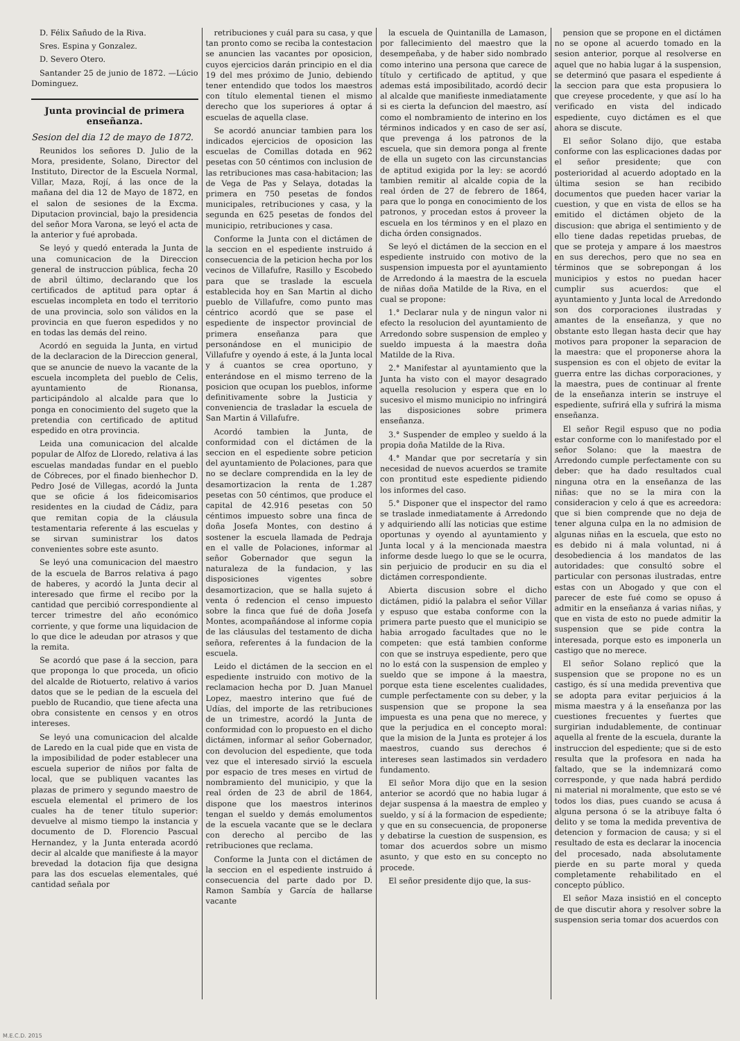D. Félix Sañudo de la Riva.
Sres. Espina y Gonzalez.
D. Severo Otero.
Santander 25 de junio de 1872. —Lúcio Dominguez.
Junta provincial de primera enseñanza.
Sesion del dia 12 de mayo de 1872.
Reunidos los señores D. Julio de la Mora, presidente, Solano, Director del Instituto, Director de la Escuela Normal, Villar, Maza, Rojí, á las once de la mañana del dia 12 de Mayo de 1872, en el salon de sesiones de la Excma. Diputacion provincial, bajo la presidencia del señor Mora Varona, se leyó el acta de la anterior y fué aprobada.
Se leyó y quedó enterada la Junta de una comunicacion de la Direccion general de instruccion pública, fecha 20 de abril último, declarando que los certificados de aptitud para optar á escuelas incompleta en todo el territorio de una provincia, solo son válidos en la provincia en que fueron espedidos y no en todas las demás del reino.
Acordó en seguida la Junta, en virtud de la declaracion de la Direccion general, que se anuncie de nuevo la vacante de la escuela incompleta del pueblo de Celis, ayuntamiento de Rionansa, participándolo al alcalde para que lo ponga en conocimiento del sugeto que la pretendia con certificado de aptitud espedido en otra provincia.
Leida una comunicacion del alcalde popular de Alfoz de Lloredo, relativa á las escuelas mandadas fundar en el pueblo de Cóbreces, por el finado bienhechor D. Pedro José de Villegas, acordó la Junta que se oficie á los fideicomisarios residentes en la ciudad de Cádiz, para que remitan copia de la cláusula testamentaria referente á las escuelas y se sirvan suministrar los datos convenientes sobre este asunto.
Se leyó una comunicacion del maestro de la escuela de Barros relativa á pago de haberes, y acordó la Junta decir al interesado que firme el recibo por la cantidad que percibió correspondiente al tercer trimestre del año económico corriente, y que forme una liquidacion de lo que dice le adeudan por atrasos y que la remita.
Se acordó que pase á la seccion, para que proponga lo que proceda, un oficio del alcalde de Riotuerto, relativo á varios datos que se le pedian de la escuela del pueblo de Rucandio, que tiene afecta una obra consistente en censos y en otros intereses.
Se leyó una comunicacion del alcalde de Laredo en la cual pide que en vista de la imposibilidad de poder establecer una escuela superior de niños por falta de local, que se publiquen vacantes las plazas de primero y segundo maestro de escuela elemental el primero de los cuales ha de tener título superior: devuelve al mismo tiempo la instancia y documento de D. Florencio Pascual Hernandez, y la Junta enterada acordó decir al alcalde que manifieste á la mayor brevedad la dotacion fija que designa para las dos escuelas elementales, qué cantidad señala por
retribuciones y cuál para su casa, y que tan pronto como se reciba la contestacion se anuncien las vacantes por oposicion, cuyos ejercicios darán principio en el dia 19 del mes próximo de Junio, debiendo tener entendido que todos los maestros con título elemental tienen el mismo derecho que los superiores á optar á escuelas de aquella clase.
Se acordó anunciar tambien para los indicados ejercicios de oposicion las escuelas de Comillas dotada en 962 pesetas con 50 céntimos con inclusion de las retribuciones mas casa-habitacion; las de Vega de Pas y Selaya, dotadas la primera en 750 pesetas de fondos municipales, retribuciones y casa, y la segunda en 625 pesetas de fondos del municipio, retribuciones y casa.
Conforme la Junta con el dictámen de la seccion en el espediente instruido á consecuencia de la peticion hecha por los vecinos de Villafufre, Rasillo y Escobedo para que se traslade la escuela establecida hoy en San Martin al dicho pueblo de Villafufre, como punto mas céntrico acordó que se pase el espediente de inspector provincial de primera enseñanza para que personándose en el municipio de Villafufre y oyendo á este, á la Junta local y á cuantos se crea oportuno, y enterándose en el mismo terreno de la posicion que ocupan los pueblos, informe definitivamente sobre la Justicia y conveniencia de trasladar la escuela de San Martin á Villafufre.
Acordó tambien la Junta, de conformidad con el dictámen de la seccion en el espediente sobre peticion del ayuntamiento de Polaciones, para que no se declare comprendida en la ley de desamortizacion la renta de 1.287 pesetas con 50 céntimos, que produce el capital de 42.916 pesetas con 50 céntimos impuesto sobre una finca de doña Josefa Montes, con destino á sostener la escuela llamada de Pedraja en el valle de Polaciones, informar al señor Gobernador que segun la naturaleza de la fundacion, y las disposiciones vigentes sobre desamortizacion, que se halla sujeto á venta ó redencion el censo impuesto sobre la finca que fué de doña Josefa Montes, acompañándose al informe copia de las cláusulas del testamento de dicha señora, referentes á la fundacion de la escuela.
Leido el dictámen de la seccion en el espediente instruido con motivo de la reclamacion hecha por D. Juan Manuel Lopez, maestro interino que fué de Udías, del importe de las retribuciones de un trimestre, acordó la Junta de conformidad con lo propuesto en el dicho dictámen, informar al señor Gobernador, con devolucion del espediente, que toda vez que el interesado sirvió la escuela por espacio de tres meses en virtud de nombramiento del municipio, y que la real órden de 23 de abril de 1864, dispone que los maestros interinos tengan el sueldo y demás emolumentos de la escuela vacante que se le declara con derecho al percibo de las retribuciones que reclama.
Conforme la Junta con el dictámen de la seccion en el espediente instruido á consecuencia del parte dado por D. Ramon Sambía y García de hallarse vacante
la escuela de Quintanilla de Lamason, por fallecimiento del maestro que la desempeñaba, y de haber sido nombrado como interino una persona que carece de título y certificado de aptitud, y que ademas está imposibilitado, acordó decir al alcalde que manifieste inmediatamente si es cierta la defuncion del maestro, así como el nombramiento de interino en los términos indicados y en caso de ser así, que prevenga á los patronos de la escuela, que sin demora ponga al frente de ella un sugeto con las circunstancias de aptitud exigida por la ley: se acordó tambien remitir al alcalde copia de la real órden de 27 de febrero de 1864, para que lo ponga en conocimiento de los patronos, y procedan estos á proveer la escuela en los términos y en el plazo en dicha órden consignados.
Se leyó el dictámen de la seccion en el espediente instruido con motivo de la suspension impuesta por el ayuntamiento de Arredondo á la maestra de la escuela de niñas doña Matilde de la Riva, en el cual se propone:
1.° Declarar nula y de ningun valor ni efecto la resolucion del ayuntamiento de Arredondo sobre suspension de empleo y sueldo impuesta á la maestra doña Matilde de la Riva.
2.° Manifestar al ayuntamiento que la Junta ha visto con el mayor desagrado aquella resolucion y espera que en lo sucesivo el mismo municipio no infringirá las disposiciones sobre primera enseñanza.
3.° Suspender de empleo y sueldo á la propia doña Matilde de la Riva.
4.° Mandar que por secretaría y sin necesidad de nuevos acuerdos se tramite con prontitud este espediente pidiendo los informes del caso.
5.° Disponer que el inspector del ramo se traslade inmediatamente á Arredondo y adquiriendo allí las noticias que estime oportunas y oyendo al ayuntamiento y Junta local y á la mencionada maestra informe desde luego lo que se le ocurra, sin perjuicio de producir en su dia el dictámen correspondiente.
Abierta discusion sobre el dicho dictámen, pidió la palabra el señor Villar y espuso que estaba conforme con la primera parte puesto que el municipio se habia arrogado facultades que no le competen: que está tambien conforme con que se instruya espediente, pero que no lo está con la suspension de empleo y sueldo que se impone á la maestra, porque esta tiene escelentes cualidades, cumple perfectamente con su deber, y la suspension que se propone la sea impuesta es una pena que no merece, y que la perjudica en el concepto moral: que la mision de la Junta es protejer á los maestros, cuando sus derechos é intereses sean lastimados sin verdadero fundamento.
El señor Mora dijo que en la sesion anterior se acordó que no habia lugar á dejar suspensa á la maestra de empleo y sueldo, y sí á la formacion de espediente; y que en su consecuencia, de proponerse y debatirse la cuestion de suspension, es tomar dos acuerdos sobre un mismo asunto, y que esto en su concepto no procede.
El señor presidente dijo que, la sus-
pension que se propone en el dictámen no se opone al acuerdo tomado en la sesion anterior, porque al resolverse en aquel que no habia lugar á la suspension, se determinó que pasara el espediente á la seccion para que esta propusiera lo que creyese procedente, y que así lo ha verificado en vista del indicado espediente, cuyo dictámen es el que ahora se discute.
El señor Solano dijo, que estaba conforme con las esplicaciones dadas por el señor presidente; que con posterioridad al acuerdo adoptado en la última sesion se han recibido documentos que pueden hacer variar la cuestion, y que en vista de ellos se ha emitido el dictámen objeto de la discusion: que abriga el sentimiento y de ello tiene dadas repetidas pruebas, de que se proteja y ampare á los maestros en sus derechos, pero que no sea en términos que se sobrepongan á los municipios y estos no puedan hacer cumplir sus acuerdos: que el ayuntamiento y Junta local de Arredondo son dos corporaciones ilustradas y amantes de la enseñanza, y que no obstante esto llegan hasta decir que hay motivos para proponer la separacion de la maestra: que el proponerse ahora la suspension es con el objeto de evitar la guerra entre las dichas corporaciones, y la maestra, pues de continuar al frente de la enseñanza interin se instruye el espediente, sufrirá ella y sufrirá la misma enseñanza.
El señor Regil espuso que no podia estar conforme con lo manifestado por el señor Solano: que la maestra de Arredondo cumple perfectamente con su deber: que ha dado resultados cual ninguna otra en la enseñanza de las niñas: que no se la mira con la consideracion y celo á que es acreedora: que si bien comprende que no deja de tener alguna culpa en la no admision de algunas niñas en la escuela, que esto no es debido ni á mala voluntad, ni á desobediencia á los mandatos de las autoridades: que consultó sobre el particular con personas ilustradas, entre estas con un Abogado y que con el parecer de este fué como se opuso á admitir en la enseñanza á varias niñas, y que en vista de esto no puede admitir la suspension que se pide contra la interesada, porque esto es imponerla un castigo que no merece.
El señor Solano replicó que la suspension que se propone no es un castigo, és sí una medida preventiva que se adopta para evitar perjuicios á la misma maestra y á la enseñanza por las cuestiones frecuentes y fuertes que surgirian indudablemente, de continuar aquella al frente de la escuela, durante la instruccion del espediente; que si de esto resulta que la profesora en nada ha faltado, que se la indemnizará como corresponde, y que nada habrá perdido ni material ni moralmente, que esto se vé todos los dias, pues cuando se acusa á alguna persona ó se la atribuye falta ó delito y se toma la medida preventiva de detencion y formacion de causa; y si el resultado de esta es declarar la inocencia del procesado, nada absolutamente pierde en su parte moral y queda completamente rehabilitado en el concepto público.
El señor Maza insistió en el concepto de que discutir ahora y resolver sobre la suspension seria tomar dos acuerdos con
M.E.C.D. 2015